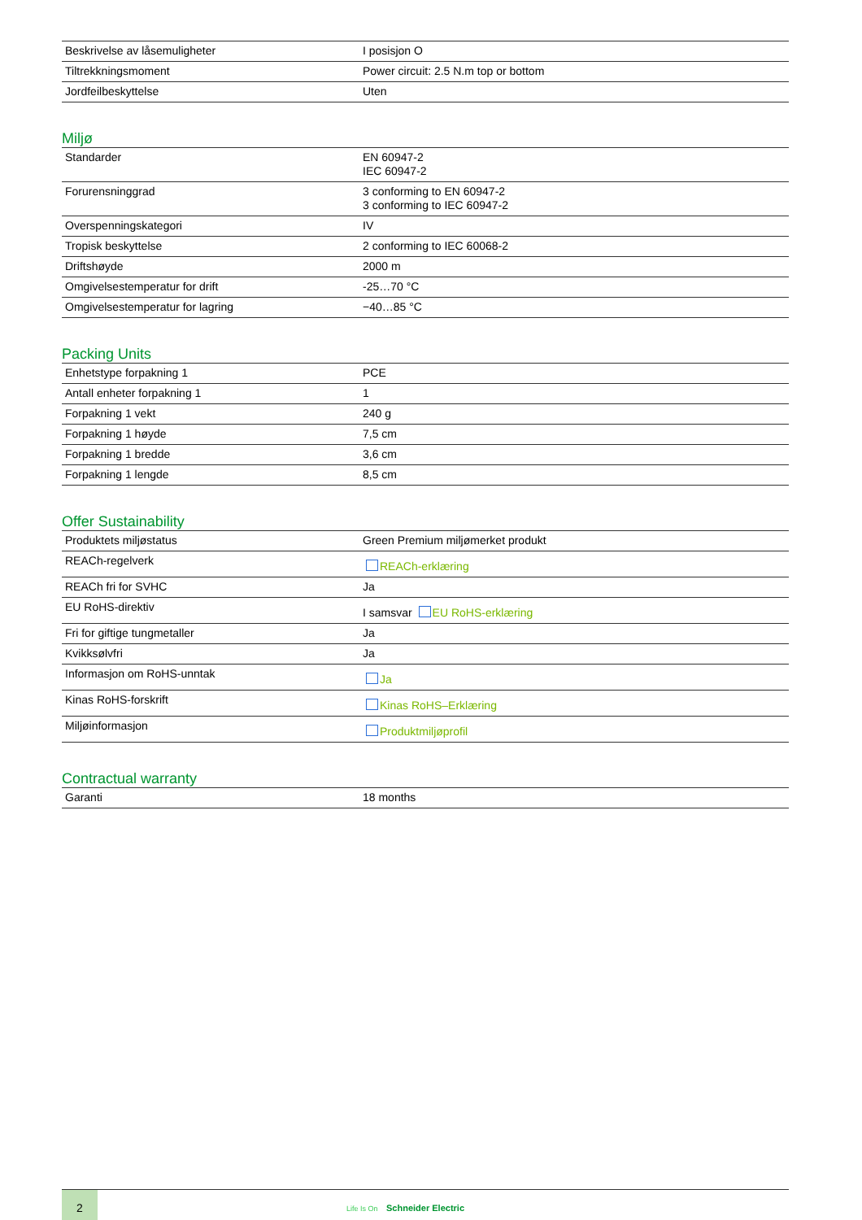| Beskrivelse av låsemuligheter | I posisjon O |
| Tiltrekkningsmoment | Power circuit: 2.5 N.m top or bottom |
| Jordfeilbeskyttelse | Uten |
Miljø
| Standarder | EN 60947-2 IEC 60947-2 |
| Forurensninggrad | 3 conforming to EN 60947-2 3 conforming to IEC 60947-2 |
| Overspenningskategori | IV |
| Tropisk beskyttelse | 2 conforming to IEC 60068-2 |
| Driftshøyde | 2000 m |
| Omgivelsestemperatur for drift | -25…70 °C |
| Omgivelsestemperatur for lagring | −40…85 °C |
Packing Units
| Enhetstype forpakning 1 | PCE |
| Antall enheter forpakning 1 | 1 |
| Forpakning 1 vekt | 240 g |
| Forpakning 1 høyde | 7,5 cm |
| Forpakning 1 bredde | 3,6 cm |
| Forpakning 1 lengde | 8,5 cm |
Offer Sustainability
| Produktets miljøstatus | Green Premium miljømerket produkt |
| REACh-regelverk | REACh-erklæring |
| REACh fri for SVHC | Ja |
| EU RoHS-direktiv | I samsvar EU RoHS-erklæring |
| Fri for giftige tungmetaller | Ja |
| Kvikksølvfri | Ja |
| Informasjon om RoHS-unntak | Ja |
| Kinas RoHS-forskrift | Kinas RoHS–Erklæring |
| Miljøinformasjon | Produktmiljøprofil |
Contractual warranty
| Garanti | 18 months |
2
Life Is On Schneider Electric